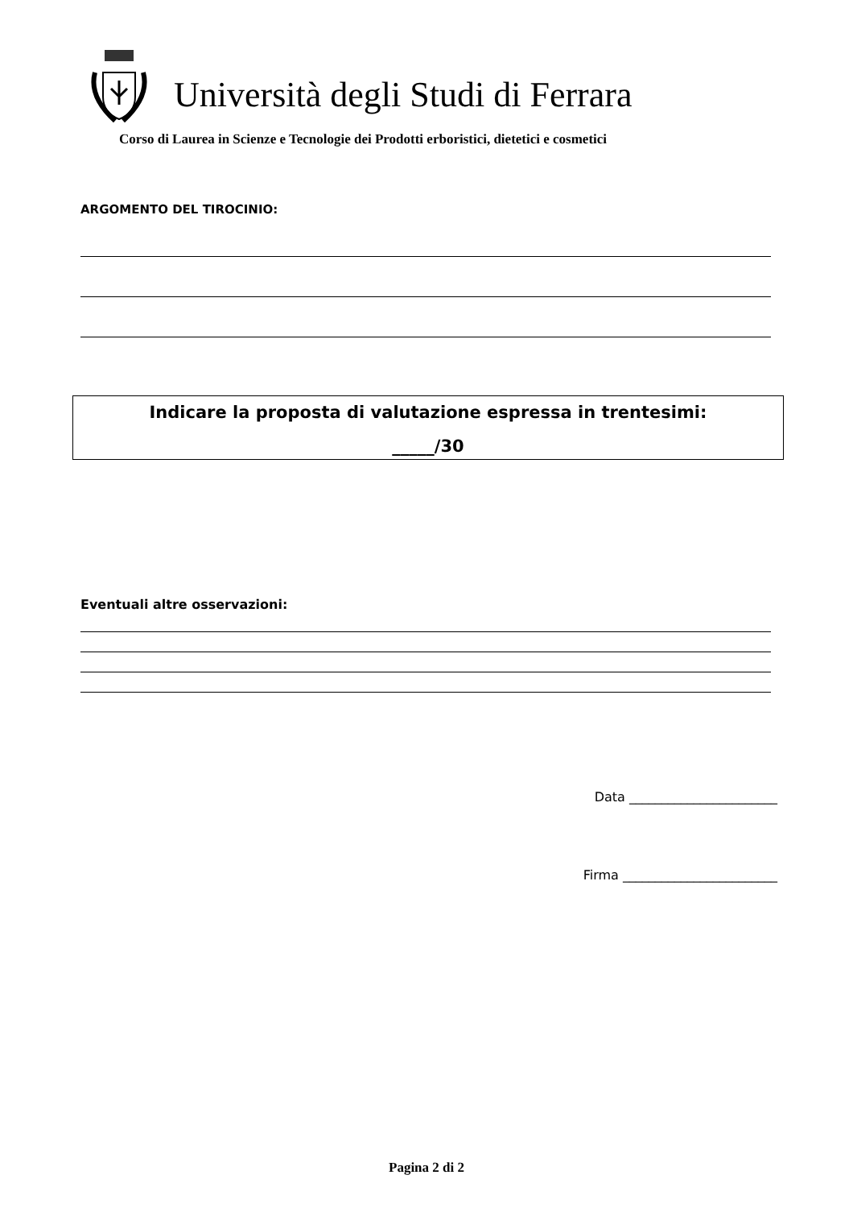Università degli Studi di Ferrara
Corso di Laurea in Scienze e Tecnologie dei Prodotti erboristici, dietetici e cosmetici
ARGOMENTO DEL TIROCINIO:
Indicare la proposta di valutazione espressa in trentesimi:
_____/30
Eventuali altre osservazioni:
Data _______________________
Firma ________________________
Pagina 2 di 2